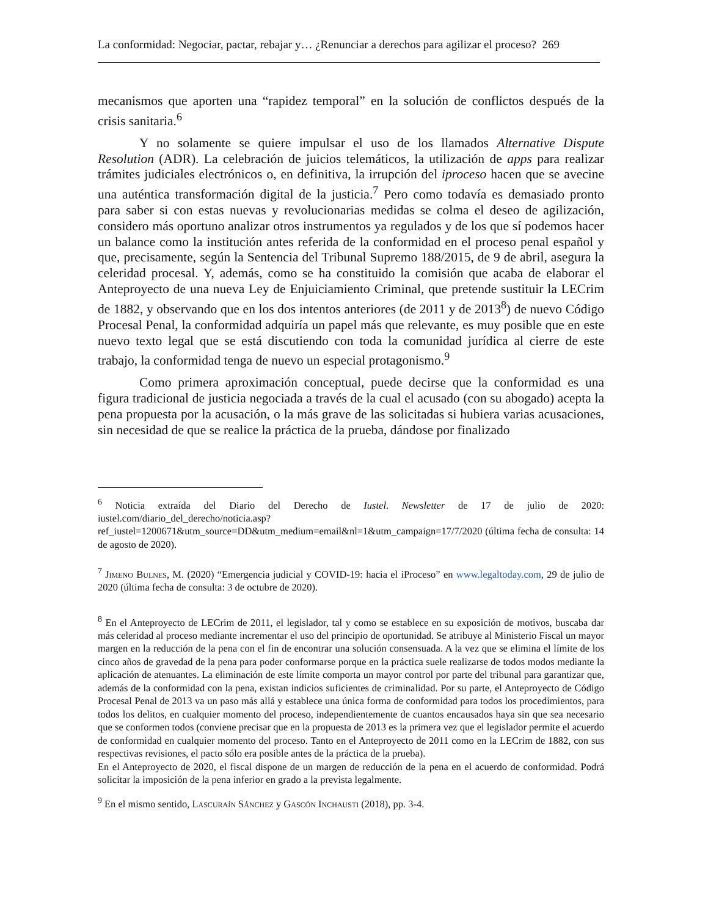La conformidad: Negociar, pactar, rebajar y… ¿Renunciar a derechos para agilizar el proceso? 269
mecanismos que aporten una “rapidez temporal” en la solución de conflictos después de la crisis sanitaria.<sup>6</sup>
Y no solamente se quiere impulsar el uso de los llamados Alternative Dispute Resolution (ADR). La celebración de juicios telemáticos, la utilización de apps para realizar trámites judiciales electrónicos o, en definitiva, la irrupción del iproceso hacen que se avecine una auténtica transformación digital de la justicia.<sup>7</sup> Pero como todavía es demasiado pronto para saber si con estas nuevas y revolucionarias medidas se colma el deseo de agilización, considero más oportuno analizar otros instrumentos ya regulados y de los que sí podemos hacer un balance como la institución antes referida de la conformidad en el proceso penal español y que, precisamente, según la Sentencia del Tribunal Supremo 188/2015, de 9 de abril, asegura la celeridad procesal. Y, además, como se ha constituido la comisión que acaba de elaborar el Anteproyecto de una nueva Ley de Enjuiciamiento Criminal, que pretende sustituir la LECrim de 1882, y observando que en los dos intentos anteriores (de 2011 y de 2013<sup>8</sup>) de nuevo Código Procesal Penal, la conformidad adquiría un papel más que relevante, es muy posible que en este nuevo texto legal que se está discutiendo con toda la comunidad jurídica al cierre de este trabajo, la conformidad tenga de nuevo un especial protagonismo.<sup>9</sup>
Como primera aproximación conceptual, puede decirse que la conformidad es una figura tradicional de justicia negociada a través de la cual el acusado (con su abogado) acepta la pena propuesta por la acusación, o la más grave de las solicitadas si hubiera varias acusaciones, sin necesidad de que se realice la práctica de la prueba, dándose por finalizado
<sup>6</sup> Noticia extraída del Diario del Derecho de Iustel. Newsletter de 17 de julio de 2020: iustel.com/diario_del_derecho/noticia.asp?ref_iustel=1200671&utm_source=DD&utm_medium=email&nl=1&utm_campaign=17/7/2020 (última fecha de consulta: 14 de agosto de 2020).
<sup>7</sup> Jimeno Bulnes, M. (2020) “Emergencia judicial y COVID-19: hacia el iProceso” en www.legaltoday.com, 29 de julio de 2020 (última fecha de consulta: 3 de octubre de 2020).
<sup>8</sup> En el Anteproyecto de LECrim de 2011, el legislador, tal y como se establece en su exposición de motivos, buscaba dar más celeridad al proceso mediante incrementar el uso del principio de oportunidad. Se atribuye al Ministerio Fiscal un mayor margen en la reducción de la pena con el fin de encontrar una solución consensuada. A la vez que se elimina el límite de los cinco años de gravedad de la pena para poder conformarse porque en la práctica suele realizarse de todos modos mediante la aplicación de atenuantes. La eliminación de este límite comporta un mayor control por parte del tribunal para garantizar que, además de la conformidad con la pena, existan indicios suficientes de criminalidad. Por su parte, el Anteproyecto de Código Procesal Penal de 2013 va un paso más allá y establece una única forma de conformidad para todos los procedimientos, para todos los delitos, en cualquier momento del proceso, independientemente de cuantos encausados haya sin que sea necesario que se conformen todos (conviene precisar que en la propuesta de 2013 es la primera vez que el legislador permite el acuerdo de conformidad en cualquier momento del proceso. Tanto en el Anteproyecto de 2011 como en la LECrim de 1882, con sus respectivas revisiones, el pacto sólo era posible antes de la práctica de la prueba).
En el Anteproyecto de 2020, el fiscal dispone de un margen de reducción de la pena en el acuerdo de conformidad. Podrá solicitar la imposición de la pena inferior en grado a la prevista legalmente.
<sup>9</sup> En el mismo sentido, Lascuraín Sánchez y Gascón Inchausti (2018), pp. 3-4.